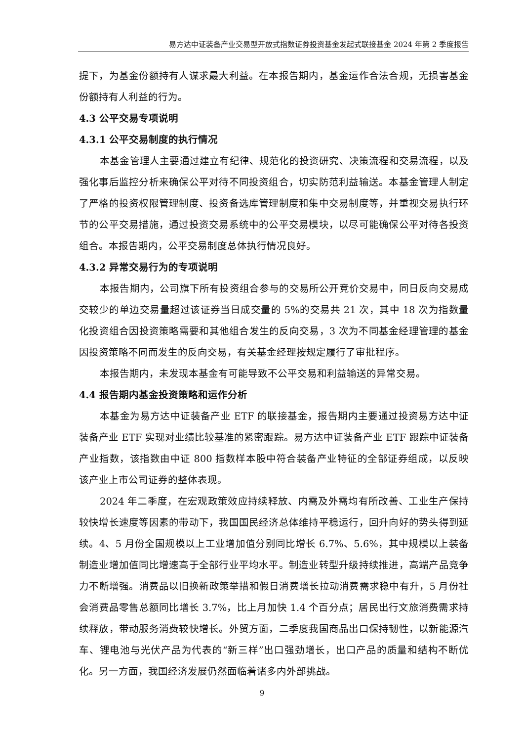易方达中证装备产业交易型开放式指数证券投资基金发起式联接基金 2024 年第 2 季度报告
提下，为基金份额持有人谋求最大利益。在本报告期内，基金运作合法合规，无损害基金份额持有人利益的行为。
4.3 公平交易专项说明
4.3.1 公平交易制度的执行情况
本基金管理人主要通过建立有纪律、规范化的投资研究、决策流程和交易流程，以及强化事后监控分析来确保公平对待不同投资组合，切实防范利益输送。本基金管理人制定了严格的投资权限管理制度、投资备选库管理制度和集中交易制度等，并重视交易执行环节的公平交易措施，通过投资交易系统中的公平交易模块，以尽可能确保公平对待各投资组合。本报告期内，公平交易制度总体执行情况良好。
4.3.2 异常交易行为的专项说明
本报告期内，公司旗下所有投资组合参与的交易所公开竞价交易中，同日反向交易成交较少的单边交易量超过该证券当日成交量的 5%的交易共 21 次，其中 18 次为指数量化投资组合因投资策略需要和其他组合发生的反向交易，3 次为不同基金经理管理的基金因投资策略不同而发生的反向交易，有关基金经理按规定履行了审批程序。
本报告期内，未发现本基金有可能导致不公平交易和利益输送的异常交易。
4.4 报告期内基金投资策略和运作分析
本基金为易方达中证装备产业 ETF 的联接基金，报告期内主要通过投资易方达中证装备产业 ETF 实现对业绩比较基准的紧密跟踪。易方达中证装备产业 ETF 跟踪中证装备产业指数，该指数由中证 800 指数样本股中符合装备产业特征的全部证券组成，以反映该产业上市公司证券的整体表现。
2024 年二季度，在宏观政策效应持续释放、内需及外需均有所改善、工业生产保持较快增长速度等因素的带动下，我国国民经济总体维持平稳运行，回升向好的势头得到延续。4、5 月份全国规模以上工业增加值分别同比增长 6.7%、5.6%，其中规模以上装备制造业增加值同比增速高于全部行业平均水平。制造业转型升级持续推进，高端产品竞争力不断增强。消费品以旧换新政策举措和假日消费增长拉动消费需求稳中有升，5 月份社会消费品零售总额同比增长 3.7%，比上月加快 1.4 个百分点；居民出行文旅消费需求持续释放，带动服务消费较快增长。外贸方面，二季度我国商品出口保持韧性，以新能源汽车、锂电池与光伏产品为代表的“新三样”出口强劲增长，出口产品的质量和结构不断优化。另一方面，我国经济发展仍然面临着诸多内外部挑战。
9